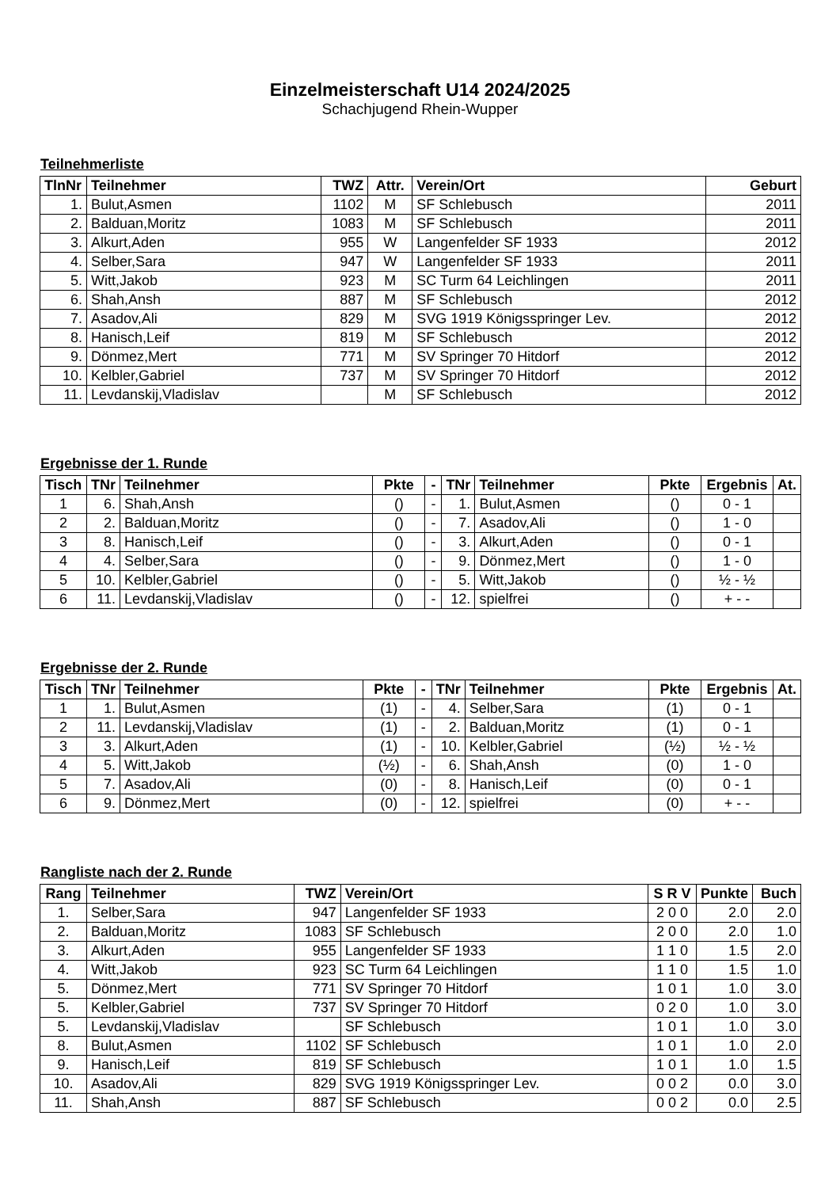Einzelmeisterschaft U14 2024/2025
Schachjugend Rhein-Wupper
Teilnehmerliste
| TlnNr | Teilnehmer | TWZ | Attr. | Verein/Ort | Geburt |
| --- | --- | --- | --- | --- | --- |
| 1. | Bulut,Asmen | 1102 | M | SF Schlebusch | 2011 |
| 2. | Balduan,Moritz | 1083 | M | SF Schlebusch | 2011 |
| 3. | Alkurt,Aden | 955 | W | Langenfelder SF 1933 | 2012 |
| 4. | Selber,Sara | 947 | W | Langenfelder SF 1933 | 2011 |
| 5. | Witt,Jakob | 923 | M | SC Turm 64 Leichlingen | 2011 |
| 6. | Shah,Ansh | 887 | M | SF Schlebusch | 2012 |
| 7. | Asadov,Ali | 829 | M | SVG 1919 Königsspringer Lev. | 2012 |
| 8. | Hanisch,Leif | 819 | M | SF Schlebusch | 2012 |
| 9. | Dönmez,Mert | 771 | M | SV Springer 70 Hitdorf | 2012 |
| 10. | Kelbler,Gabriel | 737 | M | SV Springer 70 Hitdorf | 2012 |
| 11. | Levdanskij,Vladislav | | M | SF Schlebusch | 2012 |
Ergebnisse der 1. Runde
| Tisch | TNr | Teilnehmer | Pkte | - | TNr | Teilnehmer | Pkte | Ergebnis | At. |
| --- | --- | --- | --- | --- | --- | --- | --- | --- | --- |
| 1 | 6. | Shah,Ansh | () | - | 1. | Bulut,Asmen | () | 0 - 1 | |
| 2 | 2. | Balduan,Moritz | () | - | 7. | Asadov,Ali | () | 1 - 0 | |
| 3 | 8. | Hanisch,Leif | () | - | 3. | Alkurt,Aden | () | 0 - 1 | |
| 4 | 4. | Selber,Sara | () | - | 9. | Dönmez,Mert | () | 1 - 0 | |
| 5 | 10. | Kelbler,Gabriel | () | - | 5. | Witt,Jakob | () | ½ - ½ | |
| 6 | 11. | Levdanskij,Vladislav | () | - | 12. | spielfrei | () | + - - | |
Ergebnisse der 2. Runde
| Tisch | TNr | Teilnehmer | Pkte | - | TNr | Teilnehmer | Pkte | Ergebnis | At. |
| --- | --- | --- | --- | --- | --- | --- | --- | --- | --- |
| 1 | 1. | Bulut,Asmen | (1) | - | 4. | Selber,Sara | (1) | 0 - 1 | |
| 2 | 11. | Levdanskij,Vladislav | (1) | - | 2. | Balduan,Moritz | (1) | 0 - 1 | |
| 3 | 3. | Alkurt,Aden | (1) | - | 10. | Kelbler,Gabriel | (½) | ½ - ½ | |
| 4 | 5. | Witt,Jakob | (½) | - | 6. | Shah,Ansh | (0) | 1 - 0 | |
| 5 | 7. | Asadov,Ali | (0) | - | 8. | Hanisch,Leif | (0) | 0 - 1 | |
| 6 | 9. | Dönmez,Mert | (0) | - | 12. | spielfrei | (0) | + - - | |
Rangliste nach der 2. Runde
| Rang | Teilnehmer | TWZ | Verein/Ort | S R V | Punkte | Buch |
| --- | --- | --- | --- | --- | --- | --- |
| 1. | Selber,Sara | 947 | Langenfelder SF 1933 | 2 0 0 | 2.0 | 2.0 |
| 2. | Balduan,Moritz | 1083 | SF Schlebusch | 2 0 0 | 2.0 | 1.0 |
| 3. | Alkurt,Aden | 955 | Langenfelder SF 1933 | 1 1 0 | 1.5 | 2.0 |
| 4. | Witt,Jakob | 923 | SC Turm 64 Leichlingen | 1 1 0 | 1.5 | 1.0 |
| 5. | Dönmez,Mert | 771 | SV Springer 70 Hitdorf | 1 0 1 | 1.0 | 3.0 |
| 5. | Kelbler,Gabriel | 737 | SV Springer 70 Hitdorf | 0 2 0 | 1.0 | 3.0 |
| 5. | Levdanskij,Vladislav | | SF Schlebusch | 1 0 1 | 1.0 | 3.0 |
| 8. | Bulut,Asmen | 1102 | SF Schlebusch | 1 0 1 | 1.0 | 2.0 |
| 9. | Hanisch,Leif | 819 | SF Schlebusch | 1 0 1 | 1.0 | 1.5 |
| 10. | Asadov,Ali | 829 | SVG 1919 Königsspringer Lev. | 0 0 2 | 0.0 | 3.0 |
| 11. | Shah,Ansh | 887 | SF Schlebusch | 0 0 2 | 0.0 | 2.5 |